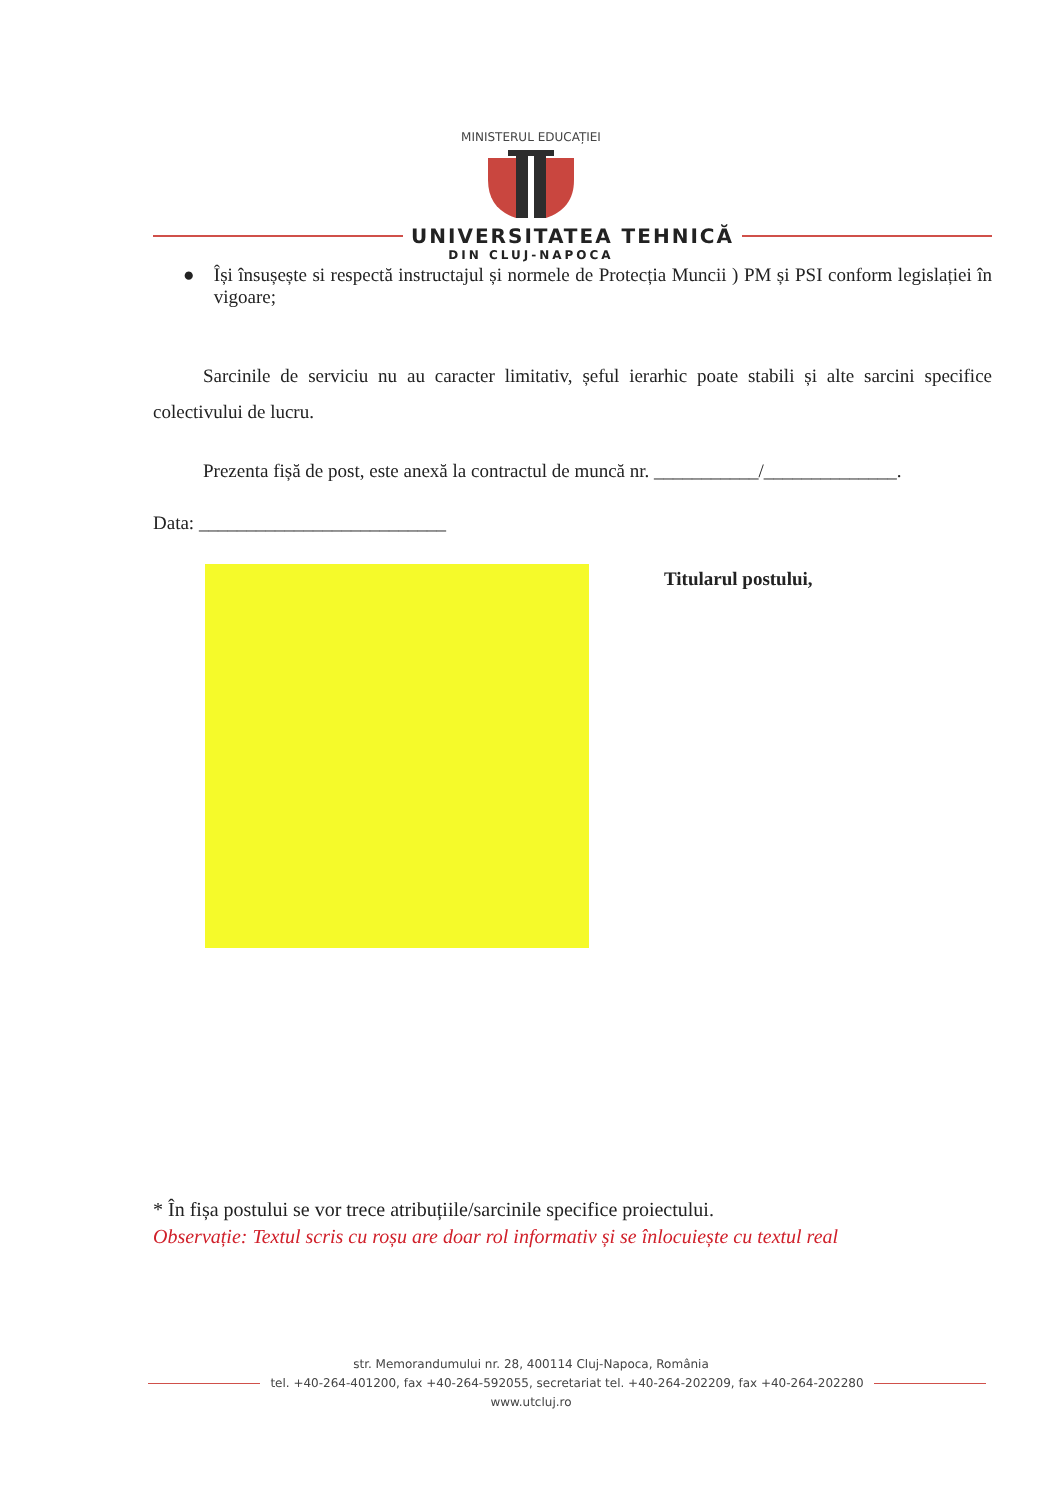MINISTERUL EDUCAȚIEI
UNIVERSITATEA TEHNICĂ
DIN CLUJ-NAPOCA
● Își însușește si respectă instructajul și normele de Protecția Muncii ) PM și PSI conform legislației în vigoare;
Sarcinile de serviciu nu au caracter limitativ, șeful ierarhic poate stabili și alte sarcini specifice colectivului de lucru.
Prezenta fișă de post, este anexă la contractul de muncă nr. ___________/______________.
Data: __________________________
Titularul postului,
* În fișa postului se vor trece atribuțiile/sarcinile specifice proiectului.
Observație: Textul scris cu roșu are doar rol informativ și se înlocuiește cu textul real
str. Memorandumului nr. 28, 400114 Cluj-Napoca, România
tel. +40-264-401200, fax +40-264-592055, secretariat tel. +40-264-202209, fax +40-264-202280
www.utcluj.ro